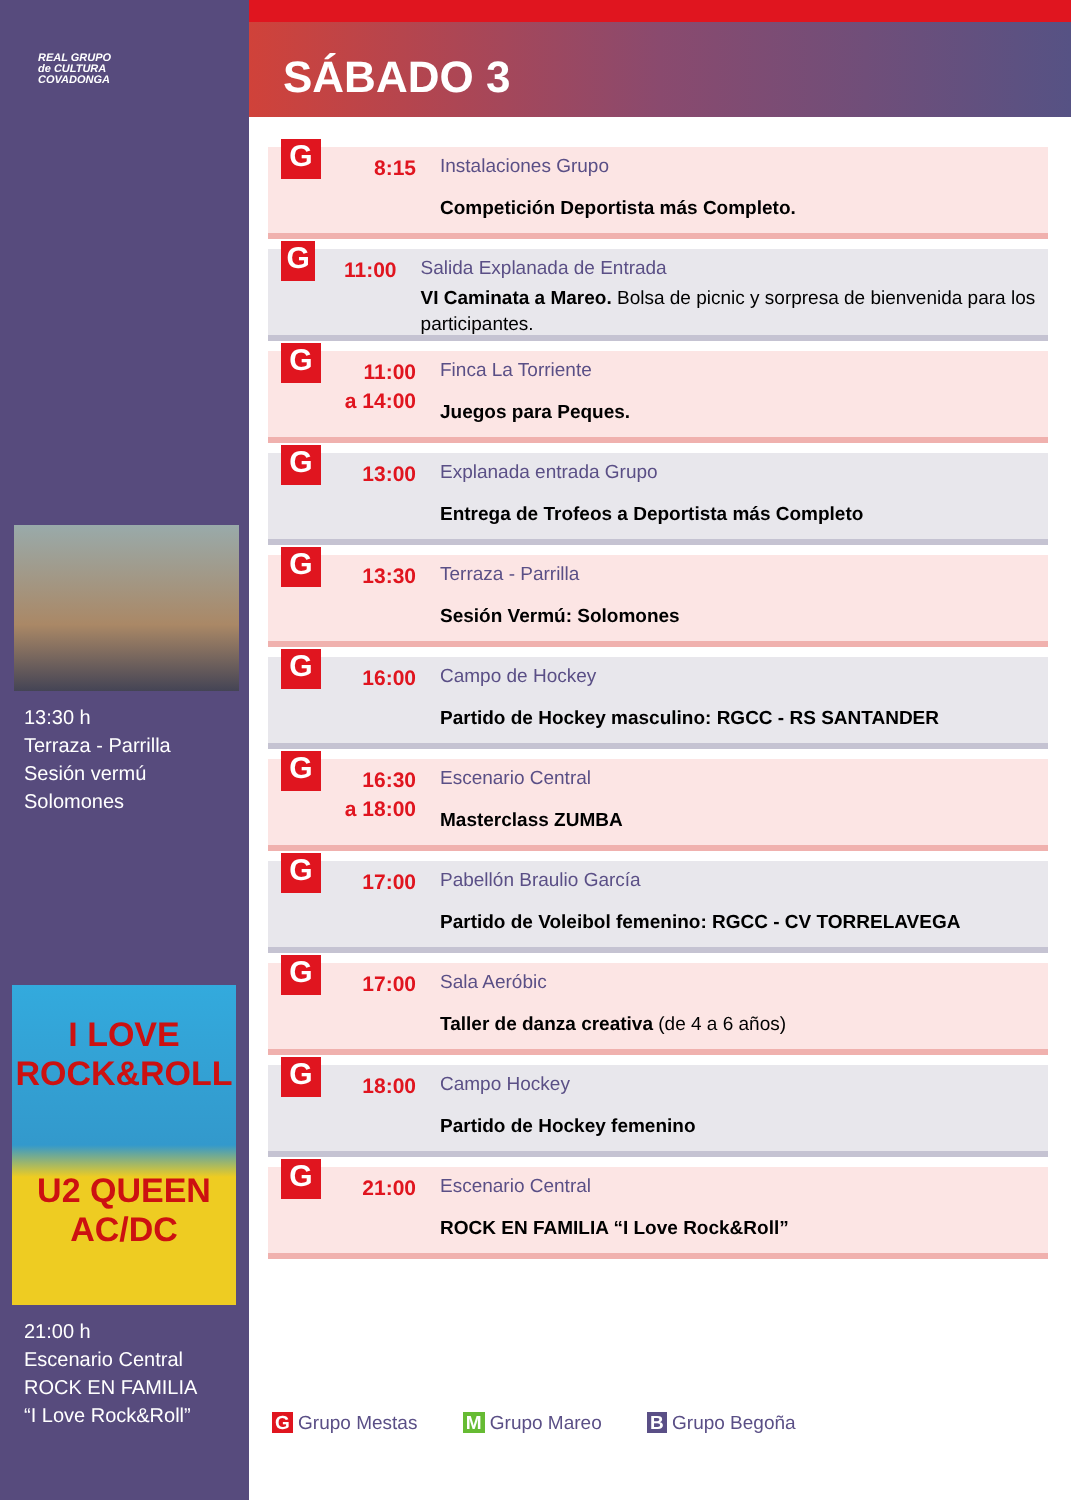REAL GRUPO
de CULTURA
COVADONGA
13:30 h
Terraza - Parrilla
Sesión vermú
Solomones
I LOVE
ROCK&ROLL
U2 QUEEN
AC/DC
21:00 h
Escenario Central
ROCK EN FAMILIA
“I Love Rock&Roll”
SÁBADO 3
G
8:15
Instalaciones Grupo
Competición Deportista más Completo.
G
11:00
Salida Explanada de Entrada
VI Caminata a Mareo. Bolsa de picnic y sorpresa de bienvenida para los participantes.
G
11:00
a 14:00
Finca La Torriente
Juegos para Peques.
G
13:00
Explanada entrada Grupo
Entrega de Trofeos a Deportista más Completo
G
13:30
Terraza - Parrilla
Sesión Vermú: Solomones
G
16:00
Campo de Hockey
Partido de Hockey masculino: RGCC - RS SANTANDER
G
16:30
a 18:00
Escenario Central
Masterclass ZUMBA
G
17:00
Pabellón Braulio García
Partido de Voleibol femenino: RGCC - CV TORRELAVEGA
G
17:00
Sala Aeróbic
Taller de danza creativa (de 4 a 6 años)
G
18:00
Campo Hockey
Partido de Hockey femenino
G
21:00
Escenario Central
ROCK EN FAMILIA “I Love Rock&Roll”
G Grupo Mestas M Grupo Mareo B Grupo Begoña